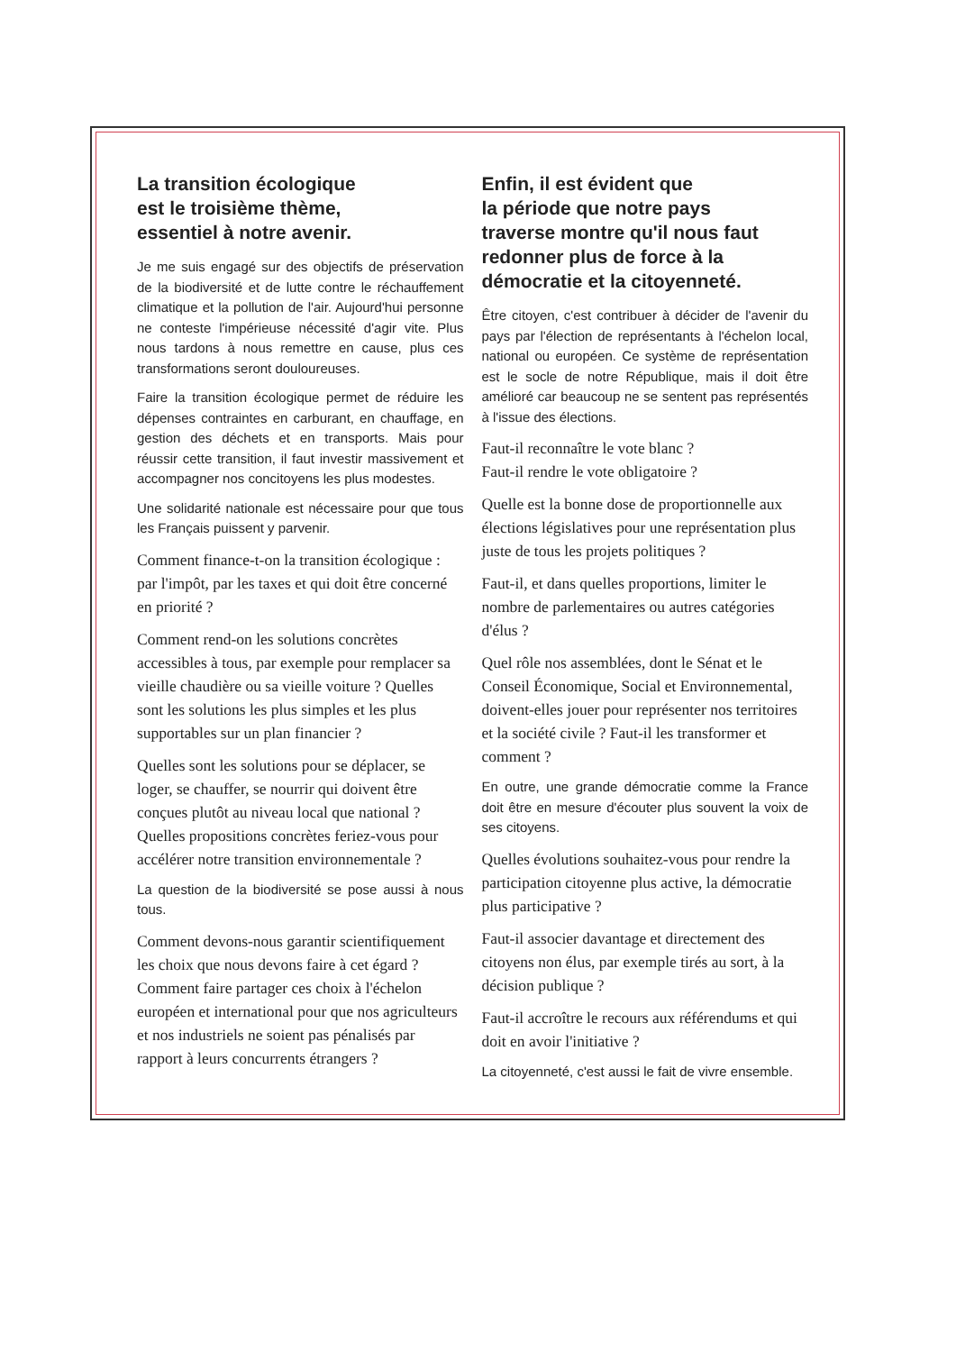La transition écologique
est le troisième thème,
essentiel à notre avenir.
Je me suis engagé sur des objectifs de préservation de la biodiversité et de lutte contre le réchauffement climatique et la pollution de l'air. Aujourd'hui personne ne conteste l'impérieuse nécessité d'agir vite. Plus nous tardons à nous remettre en cause, plus ces transformations seront douloureuses.
Faire la transition écologique permet de réduire les dépenses contraintes en carburant, en chauffage, en gestion des déchets et en transports. Mais pour réussir cette transition, il faut investir massivement et accompagner nos concitoyens les plus modestes.
Une solidarité nationale est nécessaire pour que tous les Français puissent y parvenir.
Comment finance-t-on la transition écologique : par l'impôt, par les taxes et qui doit être concerné en priorité ?
Comment rend-on les solutions concrètes accessibles à tous, par exemple pour remplacer sa vieille chaudière ou sa vieille voiture ? Quelles sont les solutions les plus simples et les plus supportables sur un plan financier ?
Quelles sont les solutions pour se déplacer, se loger, se chauffer, se nourrir qui doivent être conçues plutôt au niveau local que national ? Quelles propositions concrètes feriez-vous pour accélérer notre transition environnementale ?
La question de la biodiversité se pose aussi à nous tous.
Comment devons-nous garantir scientifiquement les choix que nous devons faire à cet égard ? Comment faire partager ces choix à l'échelon européen et international pour que nos agriculteurs et nos industriels ne soient pas pénalisés par rapport à leurs concurrents étrangers ?
Enfin, il est évident que
la période que notre pays
traverse montre qu'il nous faut
redonner plus de force à la
démocratie et la citoyenneté.
Être citoyen, c'est contribuer à décider de l'avenir du pays par l'élection de représentants à l'échelon local, national ou européen. Ce système de représentation est le socle de notre République, mais il doit être amélioré car beaucoup ne se sentent pas représentés à l'issue des élections.
Faut-il reconnaître le vote blanc ?
Faut-il rendre le vote obligatoire ?
Quelle est la bonne dose de proportionnelle aux élections législatives pour une représentation plus juste de tous les projets politiques ?
Faut-il, et dans quelles proportions, limiter le nombre de parlementaires ou autres catégories d'élus ?
Quel rôle nos assemblées, dont le Sénat et le Conseil Économique, Social et Environnemental, doivent-elles jouer pour représenter nos territoires et la société civile ? Faut-il les transformer et comment ?
En outre, une grande démocratie comme la France doit être en mesure d'écouter plus souvent la voix de ses citoyens.
Quelles évolutions souhaitez-vous pour rendre la participation citoyenne plus active, la démocratie plus participative ?
Faut-il associer davantage et directement des citoyens non élus, par exemple tirés au sort, à la décision publique ?
Faut-il accroître le recours aux référendums et qui doit en avoir l'initiative ?
La citoyenneté, c'est aussi le fait de vivre ensemble.